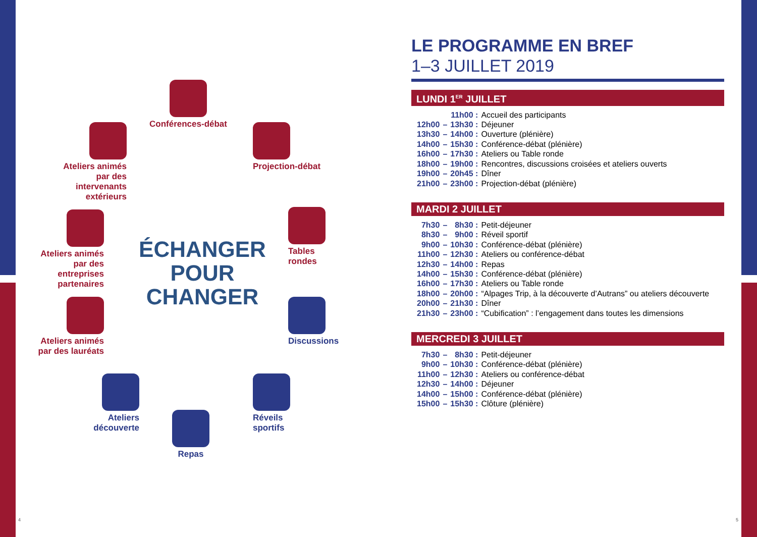Conférences-débat
Ateliers animés par des intervenants extérieurs
Projection-débat
Ateliers animés par des entreprises partenaires
Tables
rondes
ÉCHANGER POUR CHANGER
Ateliers animés par des lauréats
Discussions
Ateliers découverte
Réveils
sportifs
Repas
4
LE PROGRAMME EN BREF
1–3 JUILLET 2019
LUNDI 1<sup>ER</sup> JUILLET
| | | 11h00 : | Accueil des participants |
| 12h00 | – | 13h30 : | Déjeuner |
| 13h30 | – | 14h00 : | Ouverture (plénière) |
| 14h00 | – | 15h30 : | Conférence-débat (plénière) |
| 16h00 | – | 17h30 : | Ateliers ou Table ronde |
| 18h00 | – | 19h00 : | Rencontres, discussions croisées et ateliers ouverts |
| 19h00 | – | 20h45 : | Dîner |
| 21h00 | – | 23h00 : | Projection-débat (plénière) |
MARDI 2 JUILLET
| 7h30 | – | 8h30 : | Petit-déjeuner |
| 8h30 | – | 9h00 : | Réveil sportif |
| 9h00 | – | 10h30 : | Conférence-débat (plénière) |
| 11h00 | – | 12h30 : | Ateliers ou conférence-débat |
| 12h30 | – | 14h00 : | Repas |
| 14h00 | – | 15h30 : | Conférence-débat (plénière) |
| 16h00 | – | 17h30 : | Ateliers ou Table ronde |
| 18h00 | – | 20h00 : | “Alpages Trip, à la découverte d’Autrans” ou ateliers découverte |
| 20h00 | – | 21h30 : | Dîner |
| 21h30 | – | 23h00 : | “Cubification” : l’engagement dans toutes les dimensions |
MERCREDI 3 JUILLET
| 7h30 | – | 8h30 : | Petit-déjeuner |
| 9h00 | – | 10h30 : | Conférence-débat (plénière) |
| 11h00 | – | 12h30 : | Ateliers ou conférence-débat |
| 12h30 | – | 14h00 : | Déjeuner |
| 14h00 | – | 15h00 : | Conférence-débat (plénière) |
| 15h00 | – | 15h30 : | Clôture (plénière) |
5